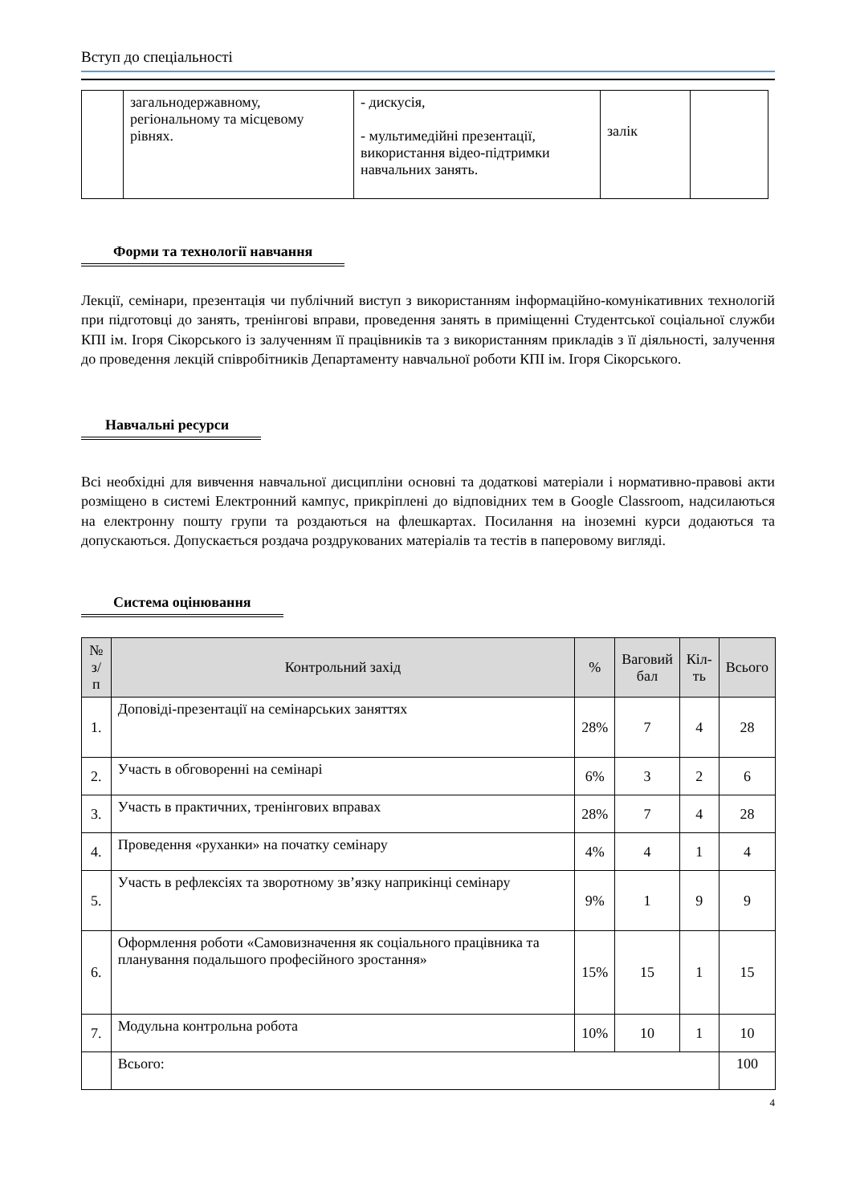Вступ до спеціальності
| | загальнодержавному, регіональному та місцевому рівнях. | - дискусія, - мультимедійні презентації, використання відео-підтримки навчальних занять. | залік | |
Форми та технології навчання
Лекції, семінари, презентація чи публічний виступ з використанням інформаційно-комунікативних технологій при підготовці до занять, тренінгові вправи, проведення занять в приміщенні Студентської соціальної служби КПІ ім. Ігоря Сікорського із залученням її працівників та з використанням прикладів з її діяльності, залучення до проведення лекцій співробітників Департаменту навчальної роботи КПІ ім. Ігоря Сікорського.
Навчальні ресурси
Всі необхідні для вивчення навчальної дисципліни основні та додаткові матеріали і нормативно-правові акти розміщено в системі Електронний кампус, прикріплені до відповідних тем в Google Classroom, надсилаються на електронну пошту групи та роздаються на флешкартах. Посилання на іноземні курси додаються та допускаються. Допускається роздача роздрукованих матеріалів та тестів в паперовому вигляді.
Система оцінювання
| № з/п | Контрольний захід | % | Ваговий бал | Кіл- ть | Всього |
| --- | --- | --- | --- | --- | --- |
| 1. | Доповіді-презентації на семінарських заняттях | 28% | 7 | 4 | 28 |
| 2. | Участь в обговоренні на семінарі | 6% | 3 | 2 | 6 |
| 3. | Участь в практичних, тренінгових вправах | 28% | 7 | 4 | 28 |
| 4. | Проведення «руханки» на початку семінару | 4% | 4 | 1 | 4 |
| 5. | Участь в рефлексіях та зворотному зв’язку наприкінці семінару | 9% | 1 | 9 | 9 |
| 6. | Оформлення роботи «Самовизначення як соціального працівника та планування подальшого професійного зростання» | 15% | 15 | 1 | 15 |
| 7. | Модульна контрольна робота | 10% | 10 | 1 | 10 |
| | Всього: | | | | 100 |
4